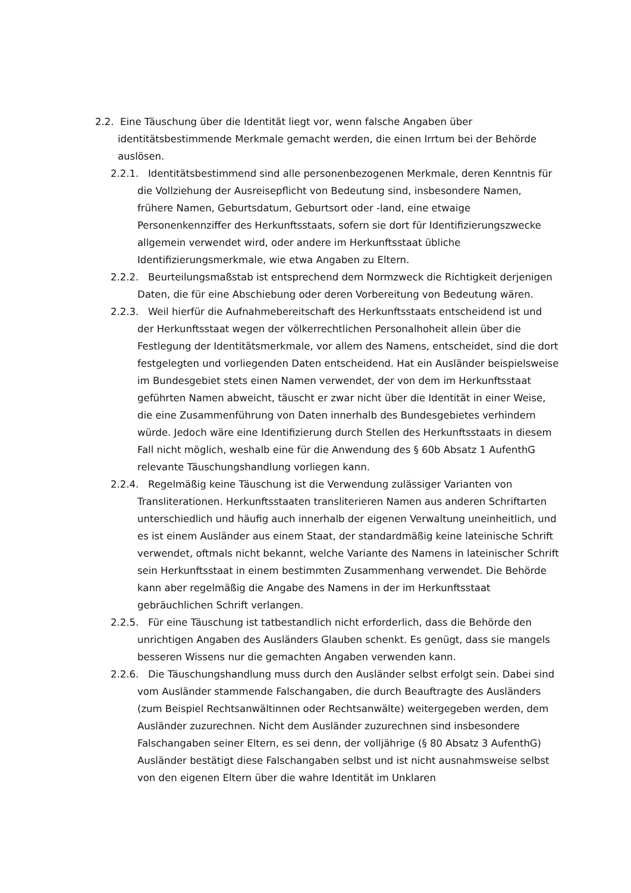2.2. Eine Täuschung über die Identität liegt vor, wenn falsche Angaben über identitätsbestimmende Merkmale gemacht werden, die einen Irrtum bei der Behörde auslösen.
2.2.1. Identitätsbestimmend sind alle personenbezogenen Merkmale, deren Kenntnis für die Vollziehung der Ausreisepflicht von Bedeutung sind, insbesondere Namen, frühere Namen, Geburtsdatum, Geburtsort oder -land, eine etwaige Personenkennziffer des Herkunftsstaats, sofern sie dort für Identifizierungszwecke allgemein verwendet wird, oder andere im Herkunftsstaat übliche Identifizierungsmerkmale, wie etwa Angaben zu Eltern.
2.2.2. Beurteilungsmaßstab ist entsprechend dem Normzweck die Richtigkeit derjenigen Daten, die für eine Abschiebung oder deren Vorbereitung von Bedeutung wären.
2.2.3. Weil hierfür die Aufnahmebereitschaft des Herkunftsstaats entscheidend ist und der Herkunftsstaat wegen der völkerrechtlichen Personalhoheit allein über die Festlegung der Identitätsmerkmale, vor allem des Namens, entscheidet, sind die dort festgelegten und vorliegenden Daten entscheidend. Hat ein Ausländer beispielsweise im Bundesgebiet stets einen Namen verwendet, der von dem im Herkunftsstaat geführten Namen abweicht, täuscht er zwar nicht über die Identität in einer Weise, die eine Zusammenführung von Daten innerhalb des Bundesgebietes verhindern würde. Jedoch wäre eine Identifizierung durch Stellen des Herkunftsstaats in diesem Fall nicht möglich, weshalb eine für die Anwendung des § 60b Absatz 1 AufenthG relevante Täuschungshandlung vorliegen kann.
2.2.4. Regelmäßig keine Täuschung ist die Verwendung zulässiger Varianten von Transliterationen. Herkunftsstaaten transliterieren Namen aus anderen Schriftarten unterschiedlich und häufig auch innerhalb der eigenen Verwaltung uneinheitlich, und es ist einem Ausländer aus einem Staat, der standardmäßig keine lateinische Schrift verwendet, oftmals nicht bekannt, welche Variante des Namens in lateinischer Schrift sein Herkunftsstaat in einem bestimmten Zusammenhang verwendet. Die Behörde kann aber regelmäßig die Angabe des Namens in der im Herkunftsstaat gebräuchlichen Schrift verlangen.
2.2.5. Für eine Täuschung ist tatbestandlich nicht erforderlich, dass die Behörde den unrichtigen Angaben des Ausländers Glauben schenkt. Es genügt, dass sie mangels besseren Wissens nur die gemachten Angaben verwenden kann.
2.2.6. Die Täuschungshandlung muss durch den Ausländer selbst erfolgt sein. Dabei sind vom Ausländer stammende Falschangaben, die durch Beauftragte des Ausländers (zum Beispiel Rechtsanwältinnen oder Rechtsanwälte) weitergegeben werden, dem Ausländer zuzurechnen. Nicht dem Ausländer zuzurechnen sind insbesondere Falschangaben seiner Eltern, es sei denn, der volljährige (§ 80 Absatz 3 AufenthG) Ausländer bestätigt diese Falschangaben selbst und ist nicht ausnahmsweise selbst von den eigenen Eltern über die wahre Identität im Unklaren